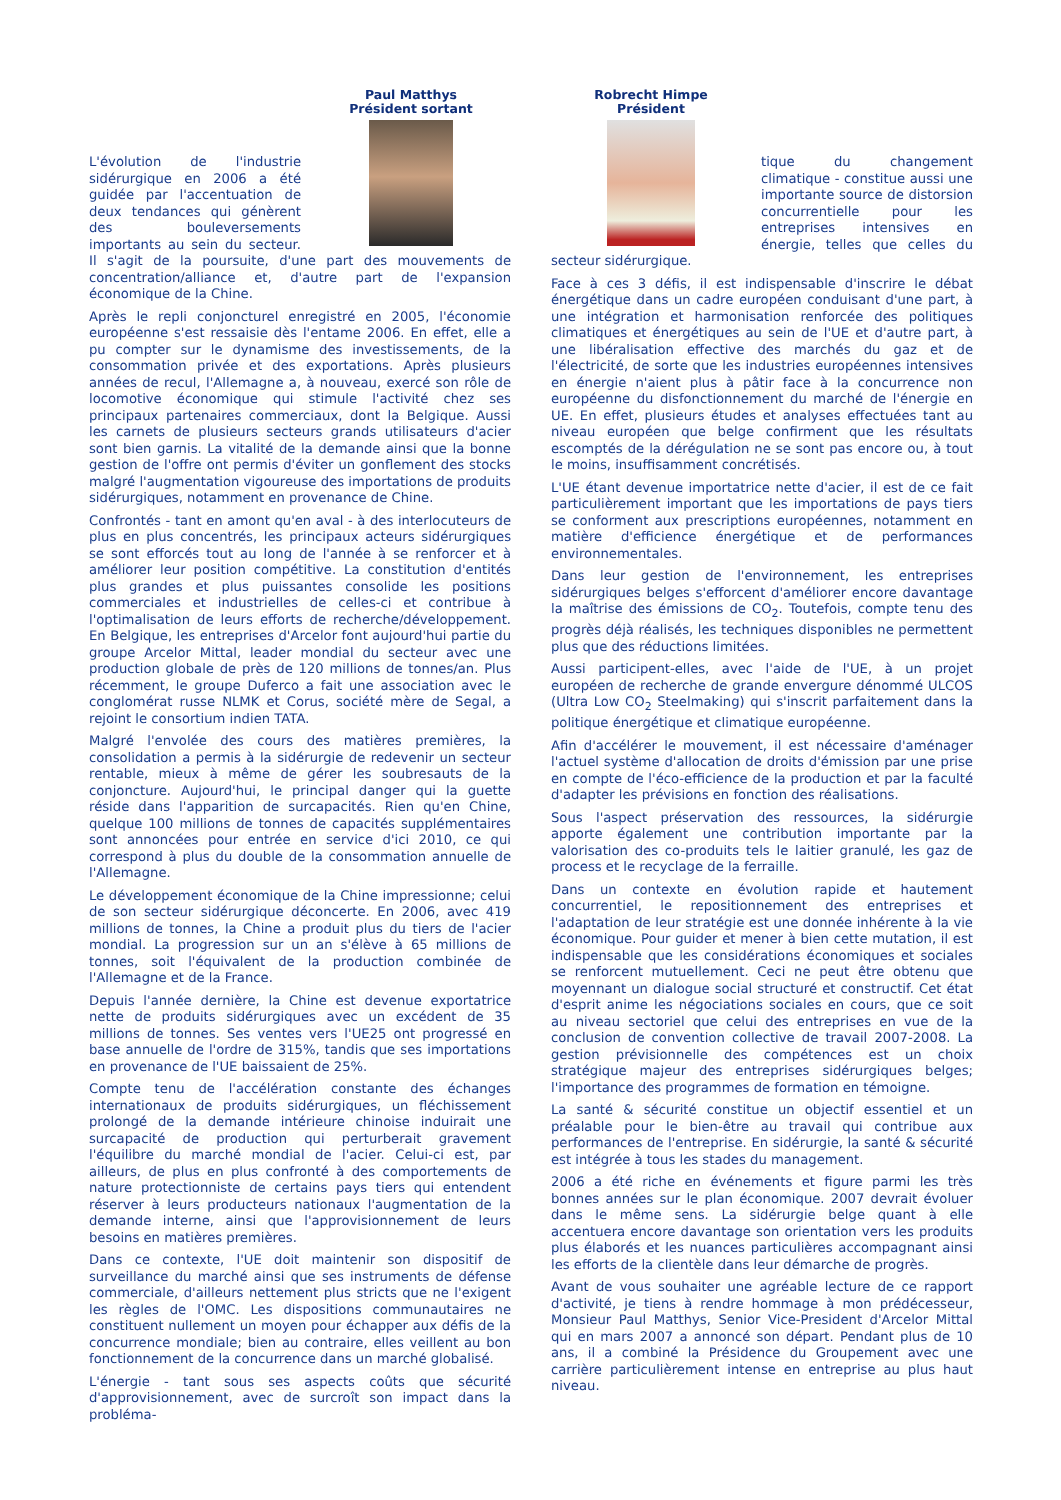Paul Matthys
Président sortant
L'évolution de l'industrie sidérurgique en 2006 a été guidée par l'accentuation de deux tendances qui génèrent des bouleversements importants au sein du secteur. Il s'agit de la poursuite, d'une part des mouvements de concentration/alliance et, d'autre part de l'expansion économique de la Chine.
Après le repli conjoncturel enregistré en 2005, l'économie européenne s'est ressaisie dès l'entame 2006. En effet, elle a pu compter sur le dynamisme des investissements, de la consommation privée et des exportations. Après plusieurs années de recul, l'Allemagne a, à nouveau, exercé son rôle de locomotive économique qui stimule l'activité chez ses principaux partenaires commerciaux, dont la Belgique. Aussi les carnets de plusieurs secteurs grands utilisateurs d'acier sont bien garnis. La vitalité de la demande ainsi que la bonne gestion de l'offre ont permis d'éviter un gonflement des stocks malgré l'augmentation vigoureuse des importations de produits sidérurgiques, notamment en provenance de Chine.
Confrontés - tant en amont qu'en aval - à des interlocuteurs de plus en plus concentrés, les principaux acteurs sidérurgiques se sont efforcés tout au long de l'année à se renforcer et à améliorer leur position compétitive. La constitution d'entités plus grandes et plus puissantes consolide les positions commerciales et industrielles de celles-ci et contribue à l'optimalisation de leurs efforts de recherche/développement. En Belgique, les entreprises d'Arcelor font aujourd'hui partie du groupe Arcelor Mittal, leader mondial du secteur avec une production globale de près de 120 millions de tonnes/an. Plus récemment, le groupe Duferco a fait une association avec le conglomérat russe NLMK et Corus, société mère de Segal, a rejoint le consortium indien TATA.
Malgré l'envolée des cours des matières premières, la consolidation a permis à la sidérurgie de redevenir un secteur rentable, mieux à même de gérer les soubresauts de la conjoncture. Aujourd'hui, le principal danger qui la guette réside dans l'apparition de surcapacités. Rien qu'en Chine, quelque 100 millions de tonnes de capacités supplémentaires sont annoncées pour entrée en service d'ici 2010, ce qui correspond à plus du double de la consommation annuelle de l'Allemagne.
Le développement économique de la Chine impressionne; celui de son secteur sidérurgique déconcerte. En 2006, avec 419 millions de tonnes, la Chine a produit plus du tiers de l'acier mondial. La progression sur un an s'élève à 65 millions de tonnes, soit l'équivalent de la production combinée de l'Allemagne et de la France.
Depuis l'année dernière, la Chine est devenue exportatrice nette de produits sidérurgiques avec un excédent de 35 millions de tonnes. Ses ventes vers l'UE25 ont progressé en base annuelle de l'ordre de 315%, tandis que ses importations en provenance de l'UE baissaient de 25%.
Compte tenu de l'accélération constante des échanges internationaux de produits sidérurgiques, un fléchissement prolongé de la demande intérieure chinoise induirait une surcapacité de production qui perturberait gravement l'équilibre du marché mondial de l'acier. Celui-ci est, par ailleurs, de plus en plus confronté à des comportements de nature protectionniste de certains pays tiers qui entendent réserver à leurs producteurs nationaux l'augmentation de la demande interne, ainsi que l'approvisionnement de leurs besoins en matières premières.
Dans ce contexte, l'UE doit maintenir son dispositif de surveillance du marché ainsi que ses instruments de défense commerciale, d'ailleurs nettement plus stricts que ne l'exigent les règles de l'OMC. Les dispositions communautaires ne constituent nullement un moyen pour échapper aux défis de la concurrence mondiale; bien au contraire, elles veillent au bon fonctionnement de la concurrence dans un marché globalisé.
L'énergie - tant sous ses aspects coûts que sécurité d'approvisionnement, avec de surcroît son impact dans la probléma-
Robrecht Himpe
Président
tique du changement climatique - constitue aussi une importante source de distorsion concurrentielle pour les entreprises intensives en énergie, telles que celles du secteur sidérurgique.
Face à ces 3 défis, il est indispensable d'inscrire le débat énergétique dans un cadre européen conduisant d'une part, à une intégration et harmonisation renforcée des politiques climatiques et énergétiques au sein de l'UE et d'autre part, à une libéralisation effective des marchés du gaz et de l'électricité, de sorte que les industries européennes intensives en énergie n'aient plus à pâtir face à la concurrence non européenne du disfonctionnement du marché de l'énergie en UE. En effet, plusieurs études et analyses effectuées tant au niveau européen que belge confirment que les résultats escomptés de la dérégulation ne se sont pas encore ou, à tout le moins, insuffisamment concrétisés.
L'UE étant devenue importatrice nette d'acier, il est de ce fait particulièrement important que les importations de pays tiers se conforment aux prescriptions européennes, notamment en matière d'efficience énergétique et de performances environnementales.
Dans leur gestion de l'environnement, les entreprises sidérurgiques belges s'efforcent d'améliorer encore davantage la maîtrise des émissions de CO<sub>2</sub>. Toutefois, compte tenu des progrès déjà réalisés, les techniques disponibles ne permettent plus que des réductions limitées.
Aussi participent-elles, avec l'aide de l'UE, à un projet européen de recherche de grande envergure dénommé ULCOS (Ultra Low CO<sub>2</sub> Steelmaking) qui s'inscrit parfaitement dans la politique énergétique et climatique européenne.
Afin d'accélérer le mouvement, il est nécessaire d'aménager l'actuel système d'allocation de droits d'émission par une prise en compte de l'éco-efficience de la production et par la faculté d'adapter les prévisions en fonction des réalisations.
Sous l'aspect préservation des ressources, la sidérurgie apporte également une contribution importante par la valorisation des co-produits tels le laitier granulé, les gaz de process et le recyclage de la ferraille.
Dans un contexte en évolution rapide et hautement concurrentiel, le repositionnement des entreprises et l'adaptation de leur stratégie est une donnée inhérente à la vie économique. Pour guider et mener à bien cette mutation, il est indispensable que les considérations économiques et sociales se renforcent mutuellement. Ceci ne peut être obtenu que moyennant un dialogue social structuré et constructif. Cet état d'esprit anime les négociations sociales en cours, que ce soit au niveau sectoriel que celui des entreprises en vue de la conclusion de convention collective de travail 2007-2008. La gestion prévisionnelle des compétences est un choix stratégique majeur des entreprises sidérurgiques belges; l'importance des programmes de formation en témoigne.
La santé & sécurité constitue un objectif essentiel et un préalable pour le bien-être au travail qui contribue aux performances de l'entreprise. En sidérurgie, la santé & sécurité est intégrée à tous les stades du management.
2006 a été riche en événements et figure parmi les très bonnes années sur le plan économique. 2007 devrait évoluer dans le même sens. La sidérurgie belge quant à elle accentuera encore davantage son orientation vers les produits plus élaborés et les nuances particulières accompagnant ainsi les efforts de la clientèle dans leur démarche de progrès.
Avant de vous souhaiter une agréable lecture de ce rapport d'activité, je tiens à rendre hommage à mon prédécesseur, Monsieur Paul Matthys, Senior Vice-President d'Arcelor Mittal qui en mars 2007 a annoncé son départ. Pendant plus de 10 ans, il a combiné la Présidence du Groupement avec une carrière particulièrement intense en entreprise au plus haut niveau.